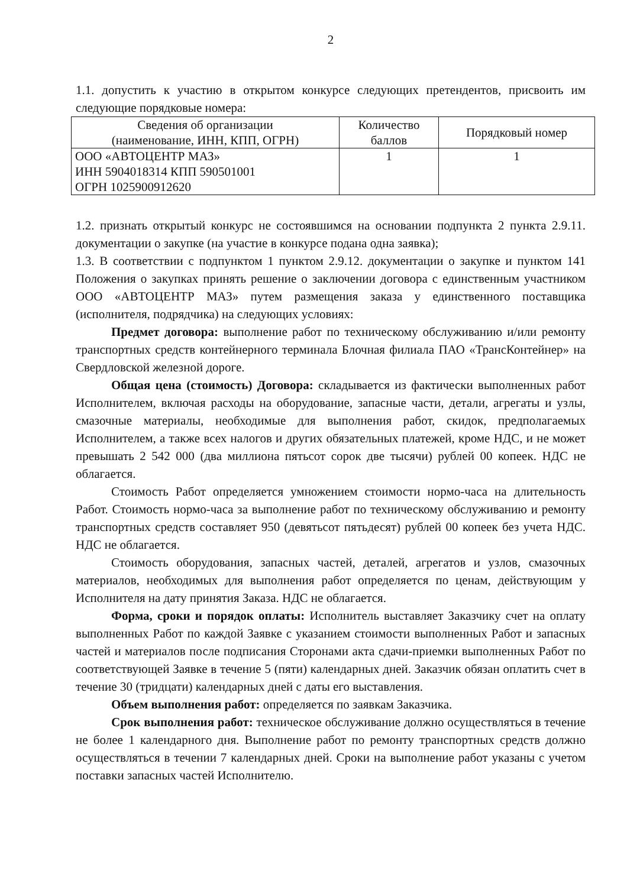2
1.1. допустить к участию в открытом конкурсе следующих претендентов, присвоить им следующие порядковые номера:
| Сведения об организации (наименование, ИНН, КПП, ОГРН) | Количество баллов | Порядковый номер |
| --- | --- | --- |
| ООО «АВТОЦЕНТР МАЗ» ИНН 5904018314 КПП 590501001 ОГРН 1025900912620 | 1 | 1 |
1.2. признать открытый конкурс не состоявшимся на основании подпункта 2 пункта 2.9.11. документации о закупке (на участие в конкурсе подана одна заявка);
1.3. В соответствии с подпунктом 1 пунктом 2.9.12. документации о закупке и пунктом 141 Положения о закупках принять решение о заключении договора с единственным участником ООО «АВТОЦЕНТР МАЗ» путем размещения заказа у единственного поставщика (исполнителя, подрядчика) на следующих условиях:
Предмет договора: выполнение работ по техническому обслуживанию и/или ремонту транспортных средств контейнерного терминала Блочная филиала ПАО «ТрансКонтейнер» на Свердловской железной дороге.
Общая цена (стоимость) Договора: складывается из фактически выполненных работ Исполнителем, включая расходы на оборудование, запасные части, детали, агрегаты и узлы, смазочные материалы, необходимые для выполнения работ, скидок, предполагаемых Исполнителем, а также всех налогов и других обязательных платежей, кроме НДС, и не может превышать 2 542 000 (два миллиона пятьсот сорок две тысячи) рублей 00 копеек. НДС не облагается.
Стоимость Работ определяется умножением стоимости нормо-часа на длительность Работ. Стоимость нормо-часа за выполнение работ по техническому обслуживанию и ремонту транспортных средств составляет 950 (девятьсот пятьдесят) рублей 00 копеек без учета НДС. НДС не облагается.
Стоимость оборудования, запасных частей, деталей, агрегатов и узлов, смазочных материалов, необходимых для выполнения работ определяется по ценам, действующим у Исполнителя на дату принятия Заказа. НДС не облагается.
Форма, сроки и порядок оплаты: Исполнитель выставляет Заказчику счет на оплату выполненных Работ по каждой Заявке с указанием стоимости выполненных Работ и запасных частей и материалов после подписания Сторонами акта сдачи-приемки выполненных Работ по соответствующей Заявке в течение 5 (пяти) календарных дней. Заказчик обязан оплатить счет в течение 30 (тридцати) календарных дней с даты его выставления.
Объем выполнения работ: определяется по заявкам Заказчика.
Срок выполнения работ: техническое обслуживание должно осуществляться в течение не более 1 календарного дня. Выполнение работ по ремонту транспортных средств должно осуществляться в течении 7 календарных дней. Сроки на выполнение работ указаны с учетом поставки запасных частей Исполнителю.